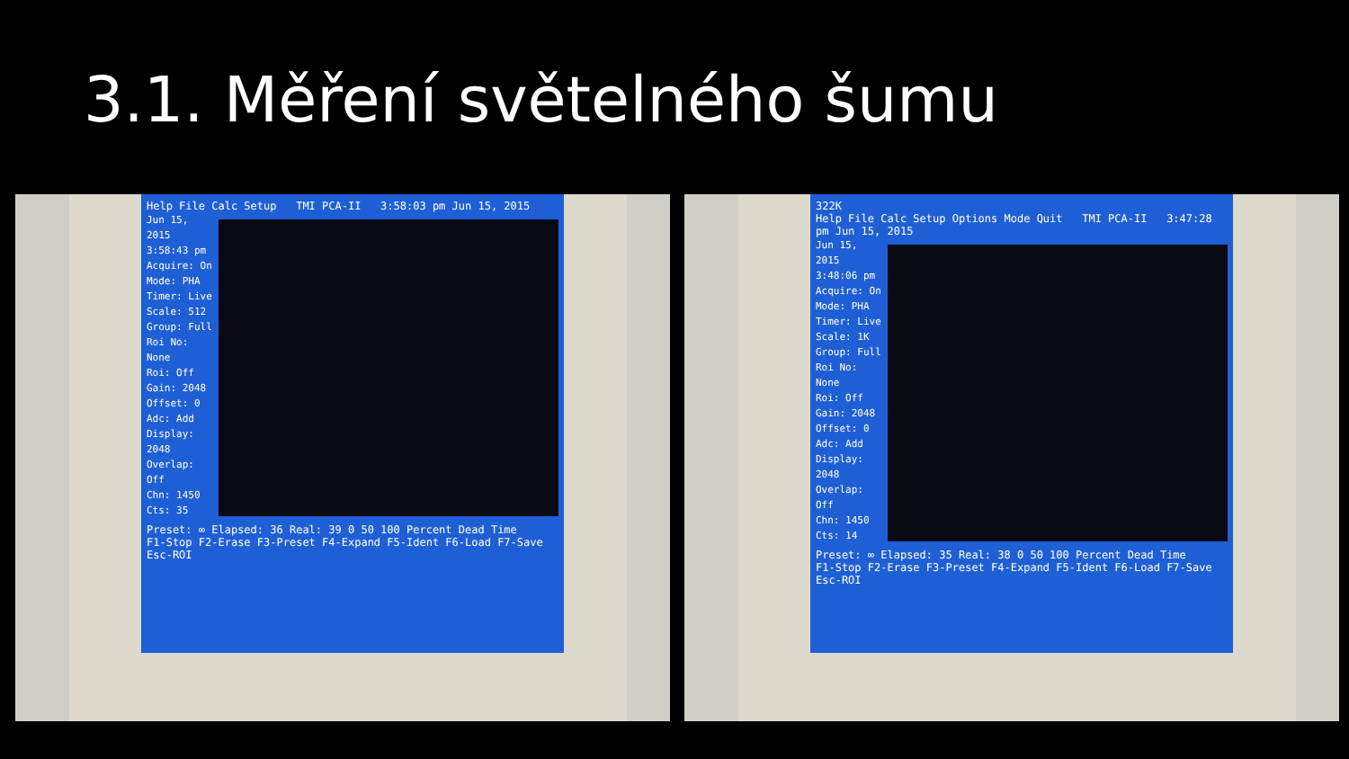3.1. Měření světelného šumu
Help File Calc Setup TMI PCA-II 3:58:03 pm Jun 15, 2015
Jun 15, 2015 3:58:43 pm
Acquire: On
Mode: PHA
Timer: Live
Scale: 512
Group: Full
Roi No: None
Roi: Off
Gain: 2048
Offset: 0
Adc: Add
Display: 2048
Overlap: Off
Chn: 1450
Cts: 35
Preset: ∞ Elapsed: 36 Real: 39 0 50 100 Percent Dead Time
F1-Stop F2-Erase F3-Preset F4-Expand F5-Ident F6-Load F7-Save Esc-ROI
322K
Help File Calc Setup Options Mode Quit TMI PCA-II 3:47:28 pm Jun 15, 2015
Jun 15, 2015 3:48:06 pm
Acquire: On
Mode: PHA
Timer: Live
Scale: 1K
Group: Full
Roi No: None
Roi: Off
Gain: 2048
Offset: 0
Adc: Add
Display: 2048
Overlap: Off
Chn: 1450
Cts: 14
Preset: ∞ Elapsed: 35 Real: 38 0 50 100 Percent Dead Time
F1-Stop F2-Erase F3-Preset F4-Expand F5-Ident F6-Load F7-Save Esc-ROI